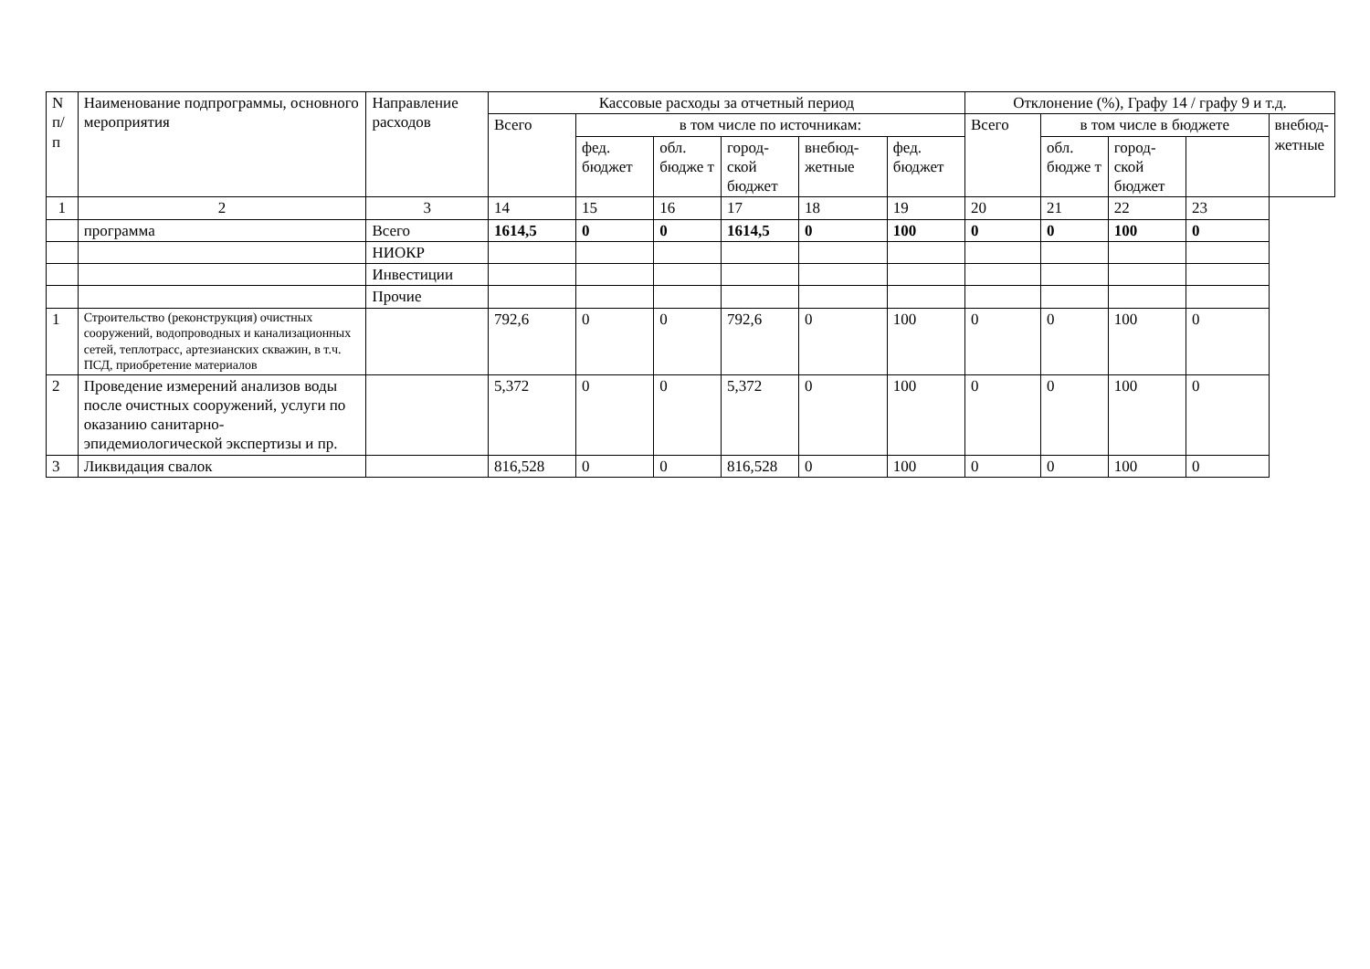| N п/п | Наименование подпрограммы, основного мероприятия | Направление расходов | Кассовые расходы за отчетный период | | | | | | Отклонение (%), Графу 14 / графу 9 и т.д. | | | | |
| --- | --- | --- | --- | --- | --- | --- | --- | --- | --- | --- | --- | --- | --- |
| | | | Всего | в том числе по источникам: | | | | | Всего | в том числе в бюджете | | | внебюд-жетные |
| | | | | фед. бюджет | обл. бюдже т | город-ской бюджет | внебюд-жетные | фед. бюджет | | обл. бюдже т | город-ской бюджет | | |
| 1 | 2 | 3 | 14 | 15 | 16 | 17 | 18 | 19 | 20 | 21 | 22 | 23 | |
| | программа | Всего | 1614,5 | 0 | 0 | 1614,5 | 0 | 100 | 0 | 0 | 100 | 0 | |
| | | НИОКР | | | | | | | | | | | |
| | | Инвестиции | | | | | | | | | | | |
| | | Прочие | | | | | | | | | | | |
| 1 | Строительство (реконструкция) очистных сооружений, водопроводных и канализационных сетей, теплотрасс, артезианских скважин, в т.ч. ПСД, приобретение материалов | | 792,6 | 0 | 0 | 792,6 | 0 | 100 | 0 | 0 | 100 | 0 | |
| 2 | Проведение измерений анализов воды после очистных сооружений, услуги по оказанию санитарно-эпидемиологической экспертизы и пр. | | 5,372 | 0 | 0 | 5,372 | 0 | 100 | 0 | 0 | 100 | 0 | |
| 3 | Ликвидация свалок | | 816,528 | 0 | 0 | 816,528 | 0 | 100 | 0 | 0 | 100 | 0 | |